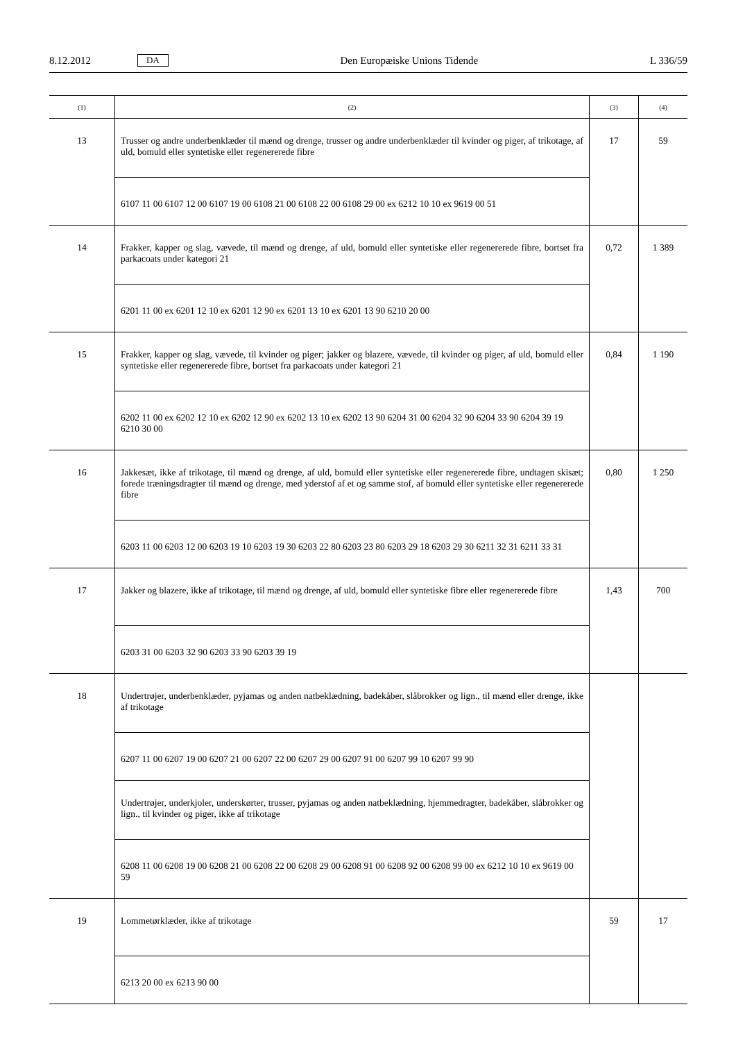8.12.2012 DA Den Europæiske Unions Tidende L 336/59
| (1) | (2) | (3) | (4) |
| --- | --- | --- | --- |
| 13 | Trusser og andre underbenklæder til mænd og drenge, trusser og andre underbenklæder til kvinder og piger, af trikotage, af uld, bomuld eller syntetiske eller regenererede fibre | 17 | 59 |
| | 6107 11 00 6107 12 00 6107 19 00 6108 21 00 6108 22 00 6108 29 00 ex 6212 10 10 ex 9619 00 51 | | |
| 14 | Frakker, kapper og slag, vævede, til mænd og drenge, af uld, bomuld eller syntetiske eller regenererede fibre, bortset fra parkacoats under kategori 21 | 0,72 | 1 389 |
| | 6201 11 00 ex 6201 12 10 ex 6201 12 90 ex 6201 13 10 ex 6201 13 90 6210 20 00 | | |
| 15 | Frakker, kapper og slag, vævede, til kvinder og piger; jakker og blazere, vævede, til kvinder og piger, af uld, bomuld eller syntetiske eller regenererede fibre, bortset fra parkacoats under kategori 21 | 0,84 | 1 190 |
| | 6202 11 00 ex 6202 12 10 ex 6202 12 90 ex 6202 13 10 ex 6202 13 90 6204 31 00 6204 32 90 6204 33 90 6204 39 19 6210 30 00 | | |
| 16 | Jakkesæt, ikke af trikotage, til mænd og drenge, af uld, bomuld eller syntetiske eller regenererede fibre, undtagen skisæt; forede træningsdragter til mænd og drenge, med yderstof af et og samme stof, af bomuld eller syntetiske eller regenererede fibre | 0,80 | 1 250 |
| | 6203 11 00 6203 12 00 6203 19 10 6203 19 30 6203 22 80 6203 23 80 6203 29 18 6203 29 30 6211 32 31 6211 33 31 | | |
| 17 | Jakker og blazere, ikke af trikotage, til mænd og drenge, af uld, bomuld eller syntetiske fibre eller regenererede fibre | 1,43 | 700 |
| | 6203 31 00 6203 32 90 6203 33 90 6203 39 19 | | |
| 18 | Undertrøjer, underbenklæder, pyjamas og anden natbeklædning, badekåber, slåbrokker og lign., til mænd eller drenge, ikke af trikotage | | |
| | 6207 11 00 6207 19 00 6207 21 00 6207 22 00 6207 29 00 6207 91 00 6207 99 10 6207 99 90 | | |
| | Undertrøjer, underkjoler, underskørter, trusser, pyjamas og anden natbeklædning, hjemmedragter, badekåber, slåbrokker og lign., til kvinder og piger, ikke af trikotage | | |
| | 6208 11 00 6208 19 00 6208 21 00 6208 22 00 6208 29 00 6208 91 00 6208 92 00 6208 99 00 ex 6212 10 10 ex 9619 00 59 | | |
| 19 | Lommetørklæder, ikke af trikotage | 59 | 17 |
| | 6213 20 00 ex 6213 90 00 | | |